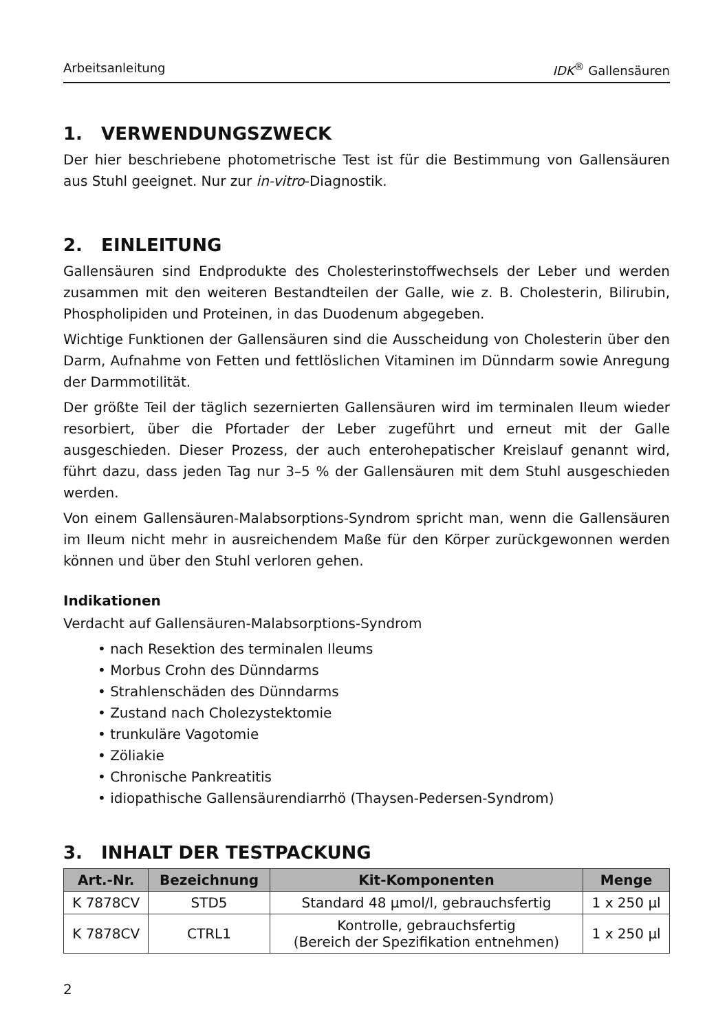Arbeitsanleitung IDK<sup>®</sup> Gallensäuren
1. VERWENDUNGSZWECK
Der hier beschriebene photometrische Test ist für die Bestimmung von Gallensäuren aus Stuhl geeignet. Nur zur in-vitro-Diagnostik.
2. EINLEITUNG
Gallensäuren sind Endprodukte des Cholesterinstoffwechsels der Leber und werden zusammen mit den weiteren Bestandteilen der Galle, wie z. B. Cholesterin, Bilirubin, Phospholipiden und Proteinen, in das Duodenum abgegeben.
Wichtige Funktionen der Gallensäuren sind die Ausscheidung von Cholesterin über den Darm, Aufnahme von Fetten und fettlöslichen Vitaminen im Dünndarm sowie Anregung der Darmmotilität.
Der größte Teil der täglich sezernierten Gallensäuren wird im terminalen Ileum wieder resorbiert, über die Pfortader der Leber zugeführt und erneut mit der Galle ausgeschieden. Dieser Prozess, der auch enterohepatischer Kreislauf genannt wird, führt dazu, dass jeden Tag nur 3–5 % der Gallensäuren mit dem Stuhl ausgeschieden werden.
Von einem Gallensäuren-Malabsorptions-Syndrom spricht man, wenn die Gallensäuren im Ileum nicht mehr in ausreichendem Maße für den Körper zurückgewonnen werden können und über den Stuhl verloren gehen.
Indikationen
Verdacht auf Gallensäuren-Malabsorptions-Syndrom
• nach Resektion des terminalen Ileums
• Morbus Crohn des Dünndarms
• Strahlenschäden des Dünndarms
• Zustand nach Cholezystektomie
• trunkuläre Vagotomie
• Zöliakie
• Chronische Pankreatitis
• idiopathische Gallensäurendiarrhö (Thaysen-Pedersen-Syndrom)
3. INHALT DER TESTPACKUNG
| Art.-Nr. | Bezeichnung | Kit-Komponenten | Menge |
| --- | --- | --- | --- |
| K 7878CV | STD5 | Standard 48 µmol/l, gebrauchsfertig | 1 x 250 µl |
| K 7878CV | CTRL1 | Kontrolle, gebrauchsfertig (Bereich der Spezifikation entnehmen) | 1 x 250 µl |
2